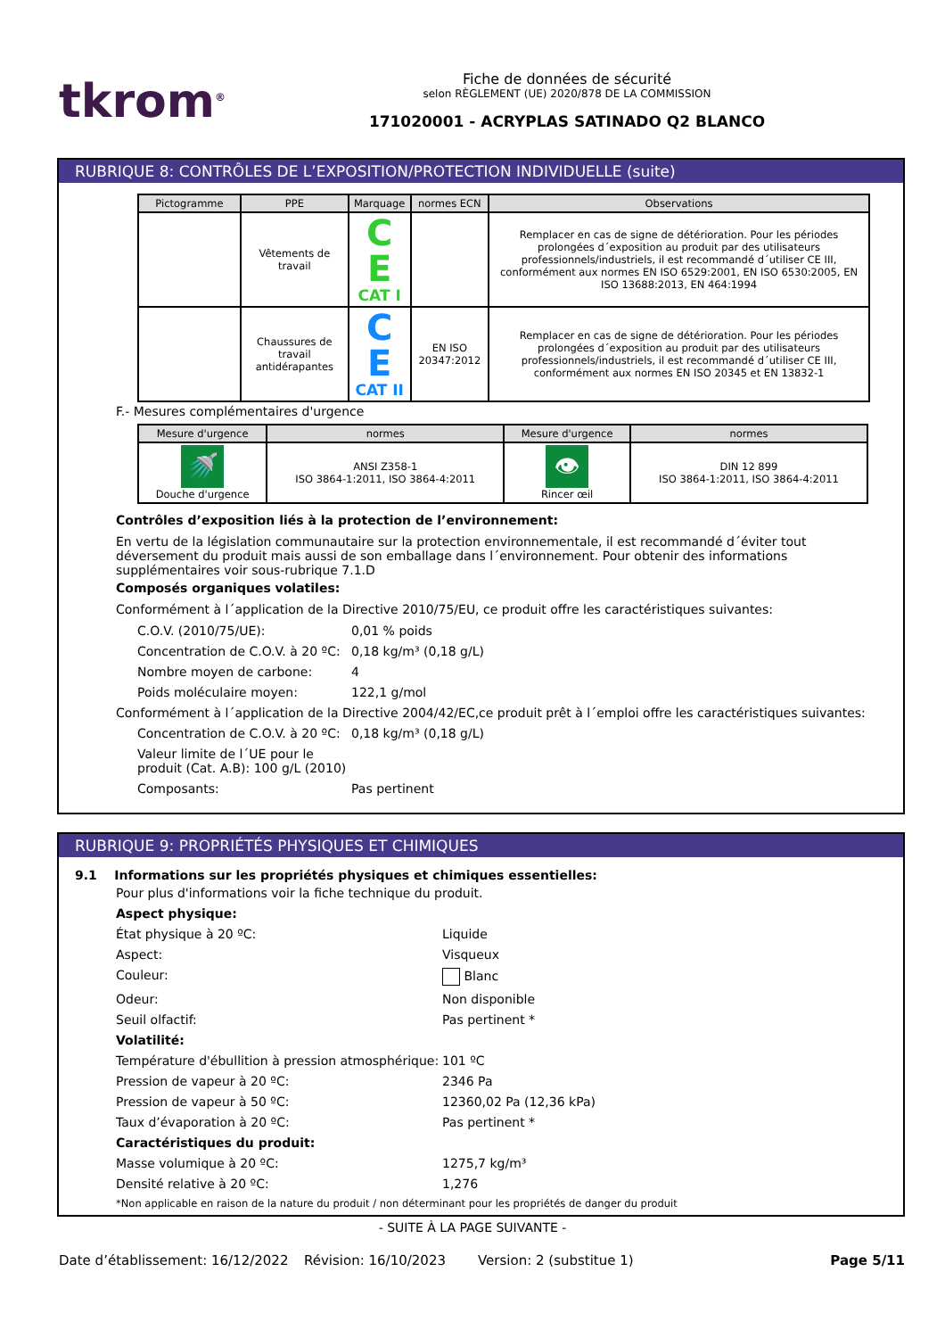tkrom<sup>®</sup>
Fiche de données de sécurité
selon RÈGLEMENT (UE) 2020/878 DE LA COMMISSION
171020001 - ACRYPLAS SATINADO Q2 BLANCO
RUBRIQUE 8: CONTRÔLES DE L’EXPOSITION/PROTECTION INDIVIDUELLE (suite)
| Pictogramme | PPE | Marquage | normes ECN | Observations |
| --- | --- | --- | --- | --- |
| | Vêtements de travail | C E CAT I | | Remplacer en cas de signe de détérioration. Pour les périodes prolongées d´exposition au produit par des utilisateurs professionnels/industriels, il est recommandé d´utiliser CE III, conformément aux normes EN ISO 6529:2001, EN ISO 6530:2005, EN ISO 13688:2013, EN 464:1994 |
| | Chaussures de travail antidérapantes | C E CAT II | EN ISO 20347:2012 | Remplacer en cas de signe de détérioration. Pour les périodes prolongées d´exposition au produit par des utilisateurs professionnels/industriels, il est recommandé d´utiliser CE III, conformément aux normes EN ISO 20345 et EN 13832-1 |
F.- Mesures complémentaires d'urgence
| Mesure d'urgence | normes | Mesure d'urgence | normes |
| --- | --- | --- | --- |
| 🚿 Douche d'urgence | ANSI Z358-1 ISO 3864-1:2011, ISO 3864-4:2011 | 👁 Rincer œil | DIN 12 899 ISO 3864-1:2011, ISO 3864-4:2011 |
Contrôles d’exposition liés à la protection de l’environnement:
En vertu de la législation communautaire sur la protection environnementale, il est recommandé d´éviter tout déversement du produit mais aussi de son emballage dans l´environnement. Pour obtenir des informations supplémentaires voir sous-rubrique 7.1.D
Composés organiques volatiles:
Conformément à l´application de la Directive 2010/75/EU, ce produit offre les caractéristiques suivantes:
C.O.V. (2010/75/UE): 0,01 % poids
Concentration de C.O.V. à 20 ºC: 0,18 kg/m³ (0,18 g/L)
Nombre moyen de carbone: 4
Poids moléculaire moyen: 122,1 g/mol
Conformément à l´application de la Directive 2004/42/EC,ce produit prêt à l´emploi offre les caractéristiques suivantes:
Concentration de C.O.V. à 20 ºC: 0,18 kg/m³ (0,18 g/L)
Valeur limite de l´UE pour le produit (Cat. A.B): 100 g/L (2010)
Composants: Pas pertinent
RUBRIQUE 9: PROPRIÉTÉS PHYSIQUES ET CHIMIQUES
9.1 Informations sur les propriétés physiques et chimiques essentielles:
Pour plus d'informations voir la fiche technique du produit.
Aspect physique:
État physique à 20 ºC: Liquide
Aspect: Visqueux
Couleur: Blanc
Odeur: Non disponible
Seuil olfactif: Pas pertinent *
Volatilité:
Température d'ébullition à pression atmosphérique: 101 ºC
Pression de vapeur à 20 ºC: 2346 Pa
Pression de vapeur à 50 ºC: 12360,02 Pa (12,36 kPa)
Taux d’évaporation à 20 ºC: Pas pertinent *
Caractéristiques du produit:
Masse volumique à 20 ºC: 1275,7 kg/m³
Densité relative à 20 ºC: 1,276
*Non applicable en raison de la nature du produit / non déterminant pour les propriétés de danger du produit
- SUITE À LA PAGE SUIVANTE -
Date d’établissement: 16/12/2022 Révision: 16/10/2023 Version: 2 (substitue 1) Page 5/11